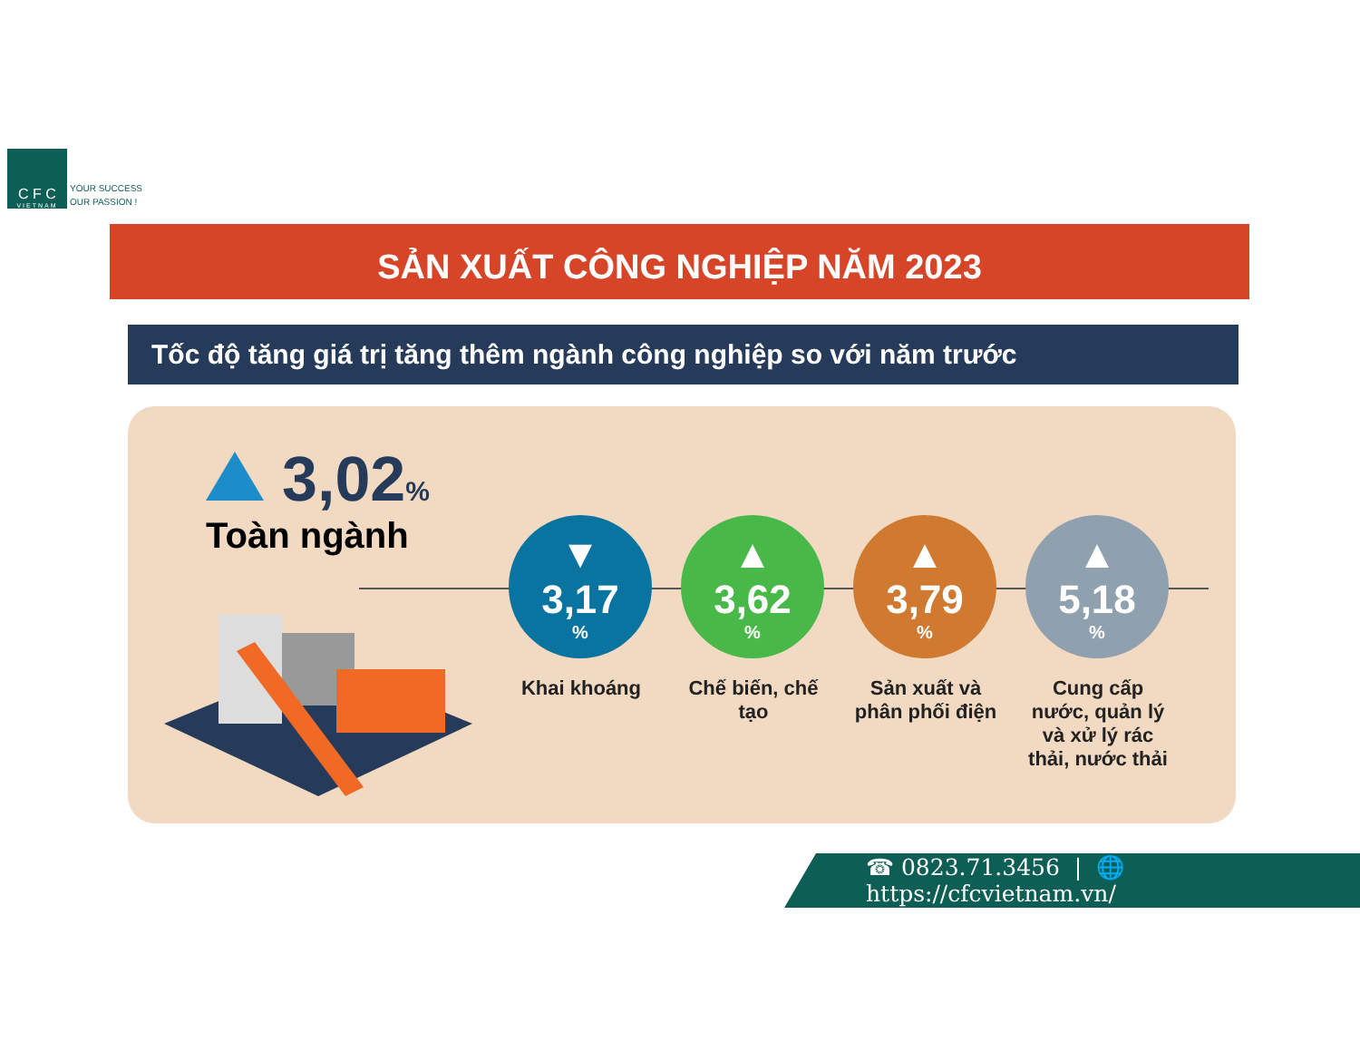C F C
VIETNAM
YOUR SUCCESS
OUR PASSION !
SẢN XUẤT CÔNG NGHIỆP NĂM 2023
Tốc độ tăng giá trị tăng thêm ngành công nghiệp so với năm trước
3,02%
Toàn ngành
▼
3,17%
Khai khoáng
▲
3,62%
Chế biến, chế tạo
▲
3,79%
Sản xuất và phân phối điện
▲
5,18%
Cung cấp nước, quản lý và xử lý rác thải, nước thải
☎ 0823.71.3456 | 🌐 https://cfcvietnam.vn/